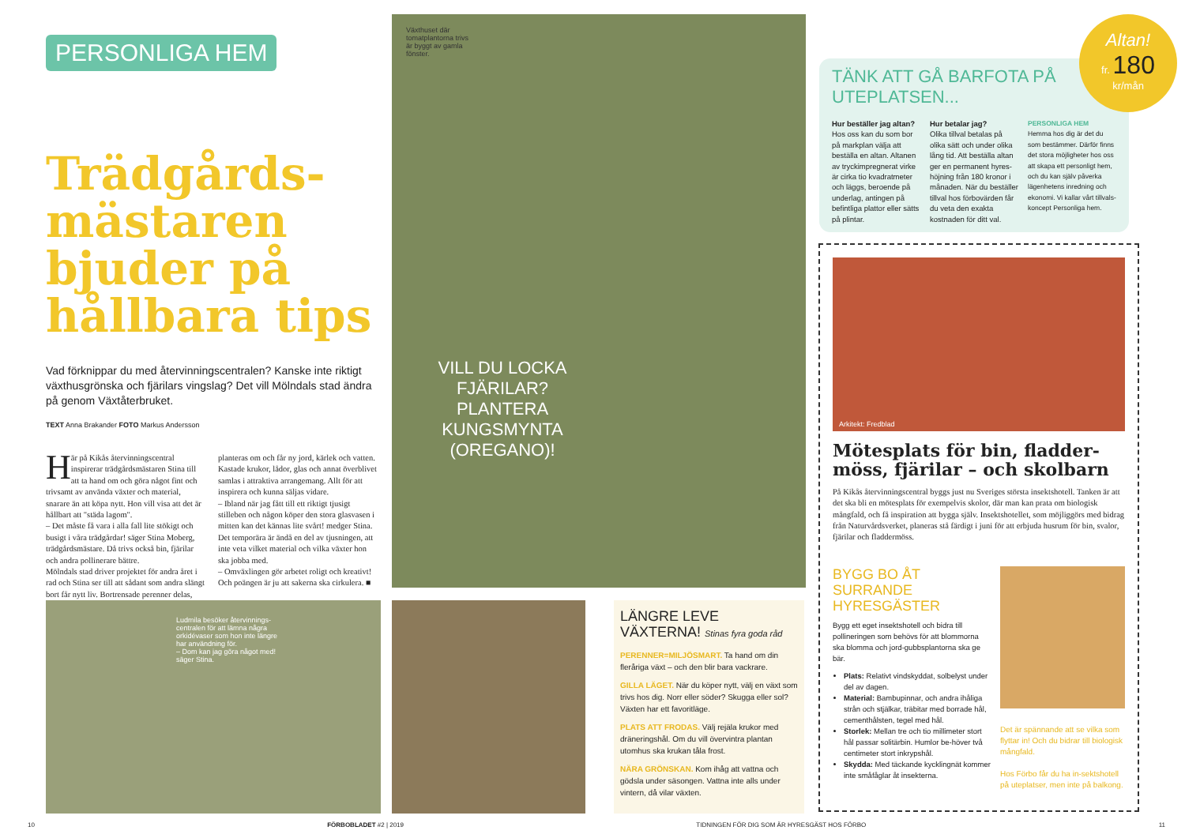PERSONLIGA HEM
Trädgårds-mästaren bjuder på hållbara tips
Vad förknippar du med återvinningscentralen? Kanske inte riktigt växthusgrönska och fjärilars vingslag? Det vill Mölndals stad ändra på genom Växtåterbruket.
TEXT Anna Brakander FOTO Markus Andersson
Här på Kikås återvinningscentral inspirerar trädgårdsmästaren Stina till att ta hand om och göra något fint och trivsamt av använda växter och material, snarare än att köpa nytt. Hon vill visa att det är hållbart att "städa lagom".
– Det måste få vara i alla fall lite stökigt och busigt i våra trädgårdar! säger Stina Moberg, trädgårdsmästare. Då trivs också bin, fjärilar och andra pollinerare bättre.
Mölndals stad driver projektet för andra året i rad och Stina ser till att sådant som andra slängt bort får nytt liv. Bortrensade perenner delas, planteras om och får ny jord, kärlek och vatten. Kastade krukor, lådor, glas och annat överblivet samlas i attraktiva arrangemang. Allt för att inspirera och kunna säljas vidare.
– Ibland när jag fått till ett riktigt tjusigt stilleben och någon köper den stora glasvasen i mitten kan det kännas lite svårt! medger Stina.
Det temporära är ändå en del av tjusningen, att inte veta vilket material och vilka växter hon ska jobba med.
– Omväxlingen gör arbetet roligt och kreativt! Och poängen är ju att sakerna ska cirkulera. ■
Växthuset där tomatplantorna trivs är byggt av gamla fönster.
VILL DU LOCKA FJÄRILAR? PLANTERA KUNGSMYNTA (OREGANO)!
Ludmila besöker återvinnings-centralen för att lämna några orkidévaser som hon inte längre har användning för.
– Dom kan jag göra något med! säger Stina.
LÄNGRE LEVE VÄXTERNA! Stinas fyra goda råd
PERENNER=MILJÖSMART. Ta hand om din fleråriga växt – och den blir bara vackrare.
GILLA LÄGET. När du köper nytt, välj en växt som trivs hos dig. Norr eller söder? Skugga eller sol? Växten har ett favoritläge.
PLATS ATT FRODAS. Välj rejäla krukor med dräneringshål. Om du vill övervintra plantan utomhus ska krukan tåla frost.
NÄRA GRÖNSKAN. Kom ihåg att vattna och gödsla under säsongen. Vattna inte alls under vintern, då vilar växten.
TÄNK ATT GÅ BARFOTA PÅ UTEPLATSEN...
Hur beställer jag altan?
Hos oss kan du som bor på markplan välja att beställa en altan. Altanen av tryckimpregnerat virke är cirka tio kvadratmeter och läggs, beroende på underlag, antingen på befintliga plattor eller sätts på plintar.
Hur betalar jag?
Olika tillval betalas på olika sätt och under olika lång tid. Att beställa altan ger en permanent hyres-höjning från 180 kronor i månaden. När du beställer tillval hos förbovärden får du veta den exakta kostnaden för ditt val.
PERSONLIGA HEM
Hemma hos dig är det du som bestämmer. Därför finns det stora möjligheter hos oss att skapa ett personligt hem, och du kan själv påverka lägenhetens inredning och ekonomi. Vi kallar vårt tillvals-koncept Personliga hem.
Altan!
fr. 180
kr/mån
Arkitekt: Fredblad
Mötesplats för bin, fladder-möss, fjärilar – och skolbarn
På Kikås återvinningscentral byggs just nu Sveriges största insektshotell. Tanken är att det ska bli en mötesplats för exempelvis skolor, där man kan prata om biologisk mångfald, och få inspiration att bygga själv. Insektshotellet, som möjliggörs med bidrag från Naturvårdsverket, planeras stå färdigt i juni för att erbjuda husrum för bin, svalor, fjärilar och fladdermöss.
BYGG BO ÅT SURRANDE HYRESGÄSTER
Bygg ett eget insektshotell och bidra till pollineringen som behövs för att blommorna ska blomma och jord-gubbsplantorna ska ge bär.
Plats: Relativt vindskyddat, solbelyst under del av dagen.
Material: Bambupinnar, och andra ihåliga strån och stjälkar, träbitar med borrade hål, cementhålsten, tegel med hål.
Storlek: Mellan tre och tio millimeter stort hål passar solitärbin. Humlor be-höver två centimeter stort inkrypshål.
Skydda: Med täckande kycklingnät kommer inte småfåglar åt insekterna.
Det är spännande att se vilka som flyttar in! Och du bidrar till biologisk mångfald.
Hos Förbo får du ha in-sektshotell på uteplatser, men inte på balkong.
10 FÖRBOBLADET #2 | 2019 TIDNINGEN FÖR DIG SOM ÄR HYRESGÄST HOS FÖRBO 11